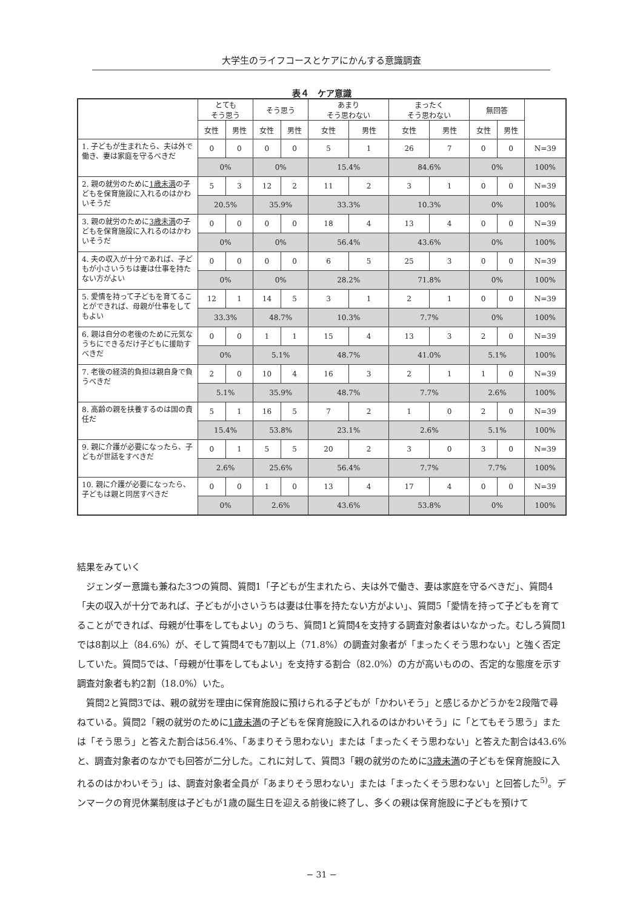大学生のライフコースとケアにかんする意識調査
表４　ケア意識
| | とても そう思う | | そう思う | | あまり そう思わない | | まったく そう思わない | | 無回答 | | |
| --- | --- | --- | --- | --- | --- | --- | --- | --- | --- | --- | --- |
| | 女性 | 男性 | 女性 | 男性 | 女性 | 男性 | 女性 | 男性 | 女性 | 男性 | |
| 1. 子どもが生まれたら、夫は外で働き、妻は家庭を守るべきだ | 0 | 0 | 0 | 0 | 5 | 1 | 26 | 7 | 0 | 0 | N=39 |
| | 0% | | 0% | | 15.4% | | 84.6% | | 0% | | 100% |
| 2. 親の就労のために 1歳未満 の子どもを保育施設に入れるのはかわいそうだ | 5 | 3 | 12 | 2 | 11 | 2 | 3 | 1 | 0 | 0 | N=39 |
| | 20.5% | | 35.9% | | 33.3% | | 10.3% | | 0% | | 100% |
| 3. 親の就労のために 3歳未満 の子どもを保育施設に入れるのはかわいそうだ | 0 | 0 | 0 | 0 | 18 | 4 | 13 | 4 | 0 | 0 | N=39 |
| | 0% | | 0% | | 56.4% | | 43.6% | | 0% | | 100% |
| 4. 夫の収入が十分であれば、子どもが小さいうちは妻は仕事を持たない方がよい | 0 | 0 | 0 | 0 | 6 | 5 | 25 | 3 | 0 | 0 | N=39 |
| | 0% | | 0% | | 28.2% | | 71.8% | | 0% | | 100% |
| 5. 愛情を持って子どもを育てることができれば、母親が仕事をしてもよい | 12 | 1 | 14 | 5 | 3 | 1 | 2 | 1 | 0 | 0 | N=39 |
| | 33.3% | | 48.7% | | 10.3% | | 7.7% | | 0% | | 100% |
| 6. 親は自分の老後のために元気なうちにできるだけ子どもに援助すべきだ | 0 | 0 | 1 | 1 | 15 | 4 | 13 | 3 | 2 | 0 | N=39 |
| | 0% | | 5.1% | | 48.7% | | 41.0% | | 5.1% | | 100% |
| 7. 老後の経済的負担は親自身で負うべきだ | 2 | 0 | 10 | 4 | 16 | 3 | 2 | 1 | 1 | 0 | N=39 |
| | 5.1% | | 35.9% | | 48.7% | | 7.7% | | 2.6% | | 100% |
| 8. 高齢の親を扶養するのは国の責任だ | 5 | 1 | 16 | 5 | 7 | 2 | 1 | 0 | 2 | 0 | N=39 |
| | 15.4% | | 53.8% | | 23.1% | | 2.6% | | 5.1% | | 100% |
| 9. 親に介護が必要になったら、子どもが世話をすべきだ | 0 | 1 | 5 | 5 | 20 | 2 | 3 | 0 | 3 | 0 | N=39 |
| | 2.6% | | 25.6% | | 56.4% | | 7.7% | | 7.7% | | 100% |
| 10. 親に介護が必要になったら、子どもは親と同居すべきだ | 0 | 0 | 1 | 0 | 13 | 4 | 17 | 4 | 0 | 0 | N=39 |
| | 0% | | 2.6% | | 43.6% | | 53.8% | | 0% | | 100% |
結果をみていく
　ジェンダー意識も兼ねた3つの質問、質問1「子どもが生まれたら、夫は外で働き、妻は家庭を守るべきだ」、質問4「夫の収入が十分であれば、子どもが小さいうちは妻は仕事を持たない方がよい」、質問5「愛情を持って子どもを育てることができれば、母親が仕事をしてもよい」のうち、質問1と質問4を支持する調査対象者はいなかった。むしろ質問1では8割以上（84.6%）が、そして質問4でも7割以上（71.8%）の調査対象者が「まったくそう思わない」と強く否定していた。質問5では、「母親が仕事をしてもよい」を支持する割合（82.0%）の方が高いものの、否定的な態度を示す調査対象者も約2割（18.0%）いた。
　質問2と質問3では、親の就労を理由に保育施設に預けられる子どもが「かわいそう」と感じるかどうかを2段階で尋ねている。質問2「親の就労のために1歳未満の子どもを保育施設に入れるのはかわいそう」に「とてもそう思う」または「そう思う」と答えた割合は56.4%、「あまりそう思わない」または「まったくそう思わない」と答えた割合は43.6%と、調査対象者のなかでも回答が二分した。これに対して、質問3「親の就労のために3歳未満の子どもを保育施設に入れるのはかわいそう」は、調査対象者全員が「あまりそう思わない」または「まったくそう思わない」と回答した<sup>5)</sup>。デンマークの育児休業制度は子どもが1歳の誕生日を迎える前後に終了し、多くの親は保育施設に子どもを預けて
− 31 −